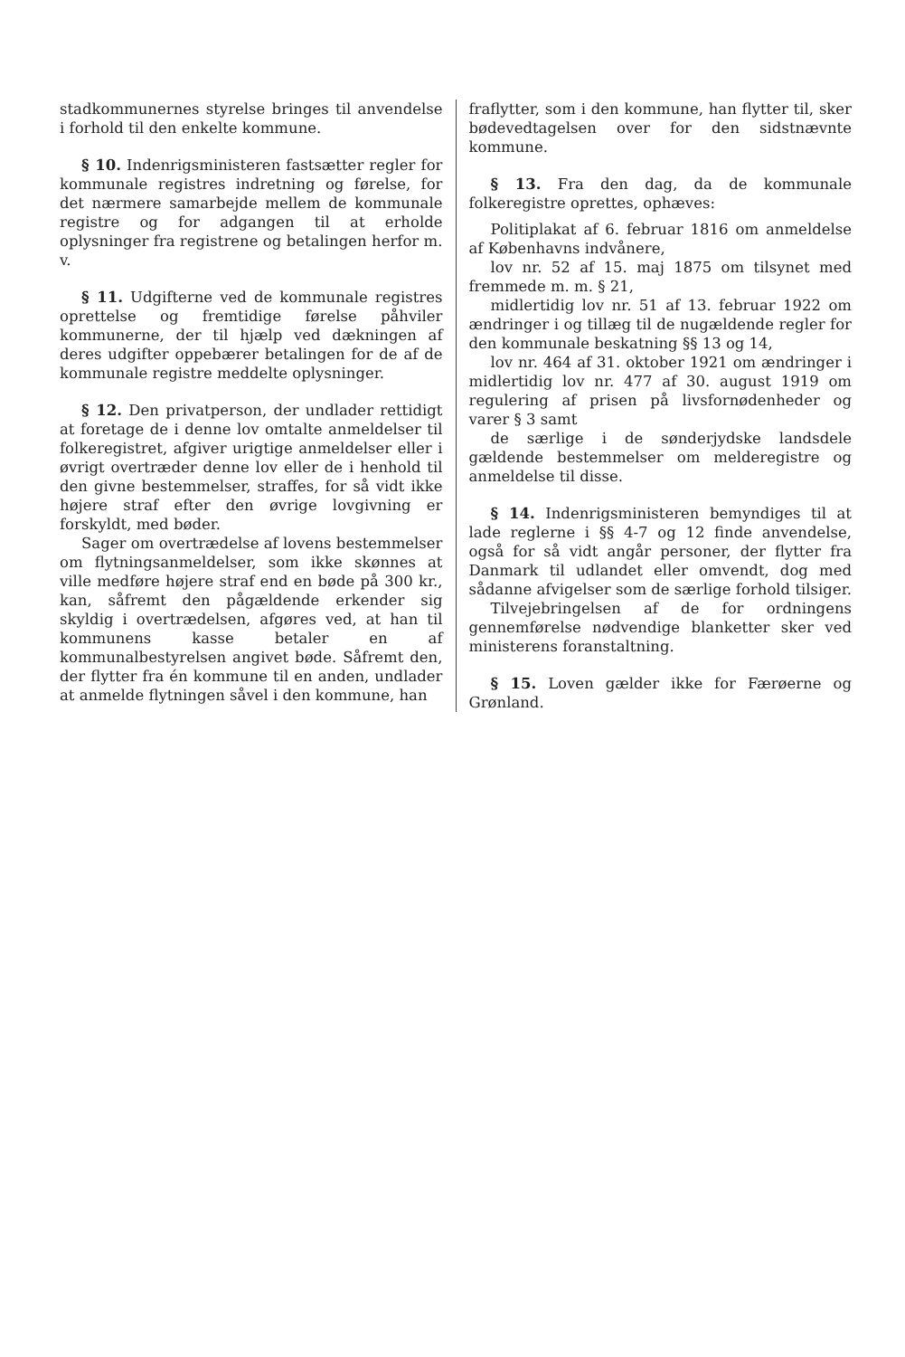stadkommunernes styrelse bringes til anvendelse i forhold til den enkelte kommune.
§ 10. Indenrigsministeren fastsætter regler for kommunale registres indretning og førelse, for det nærmere samarbejde mellem de kommunale registre og for adgangen til at erholde oplysninger fra registrene og betalingen herfor m. v.
§ 11. Udgifterne ved de kommunale registres oprettelse og fremtidige førelse påhviler kommunerne, der til hjælp ved dækningen af deres udgifter oppebærer betalingen for de af de kommunale registre meddelte oplysninger.
§ 12. Den privatperson, der undlader rettidigt at foretage de i denne lov omtalte anmeldelser til folkeregistret, afgiver urigtige anmeldelser eller i øvrigt overtræder denne lov eller de i henhold til den givne bestemmelser, straffes, for så vidt ikke højere straf efter den øvrige lovgivning er forskyldt, med bøder.
Sager om overtrædelse af lovens bestemmelser om flytningsanmeldelser, som ikke skønnes at ville medføre højere straf end en bøde på 300 kr., kan, såfremt den pågældende erkender sig skyldig i overtrædelsen, afgøres ved, at han til kommunens kasse betaler en af kommunalbestyrelsen angivet bøde. Såfremt den, der flytter fra én kommune til en anden, undlader at anmelde flytningen såvel i den kommune, han
fraflytter, som i den kommune, han flytter til, sker bødevedtagelsen over for den sidstnævnte kommune.
§ 13. Fra den dag, da de kommunale folkeregistre oprettes, ophæves:
Politiplakat af 6. februar 1816 om anmeldelse af Københavns indvånere,
lov nr. 52 af 15. maj 1875 om tilsynet med fremmede m. m. § 21,
midlertidig lov nr. 51 af 13. februar 1922 om ændringer i og tillæg til de nugældende regler for den kommunale beskatning §§ 13 og 14,
lov nr. 464 af 31. oktober 1921 om ændringer i midlertidig lov nr. 477 af 30. august 1919 om regulering af prisen på livsfornødenheder og varer § 3 samt
de særlige i de sønderjydske landsdele gældende bestemmelser om melderegistre og anmeldelse til disse.
§ 14. Indenrigsministeren bemyndiges til at lade reglerne i §§ 4-7 og 12 finde anvendelse, også for så vidt angår personer, der flytter fra Danmark til udlandet eller omvendt, dog med sådanne afvigelser som de særlige forhold tilsiger.
Tilvejebringelsen af de for ordningens gennemførelse nødvendige blanketter sker ved ministerens foranstaltning.
§ 15. Loven gælder ikke for Færøerne og Grønland.